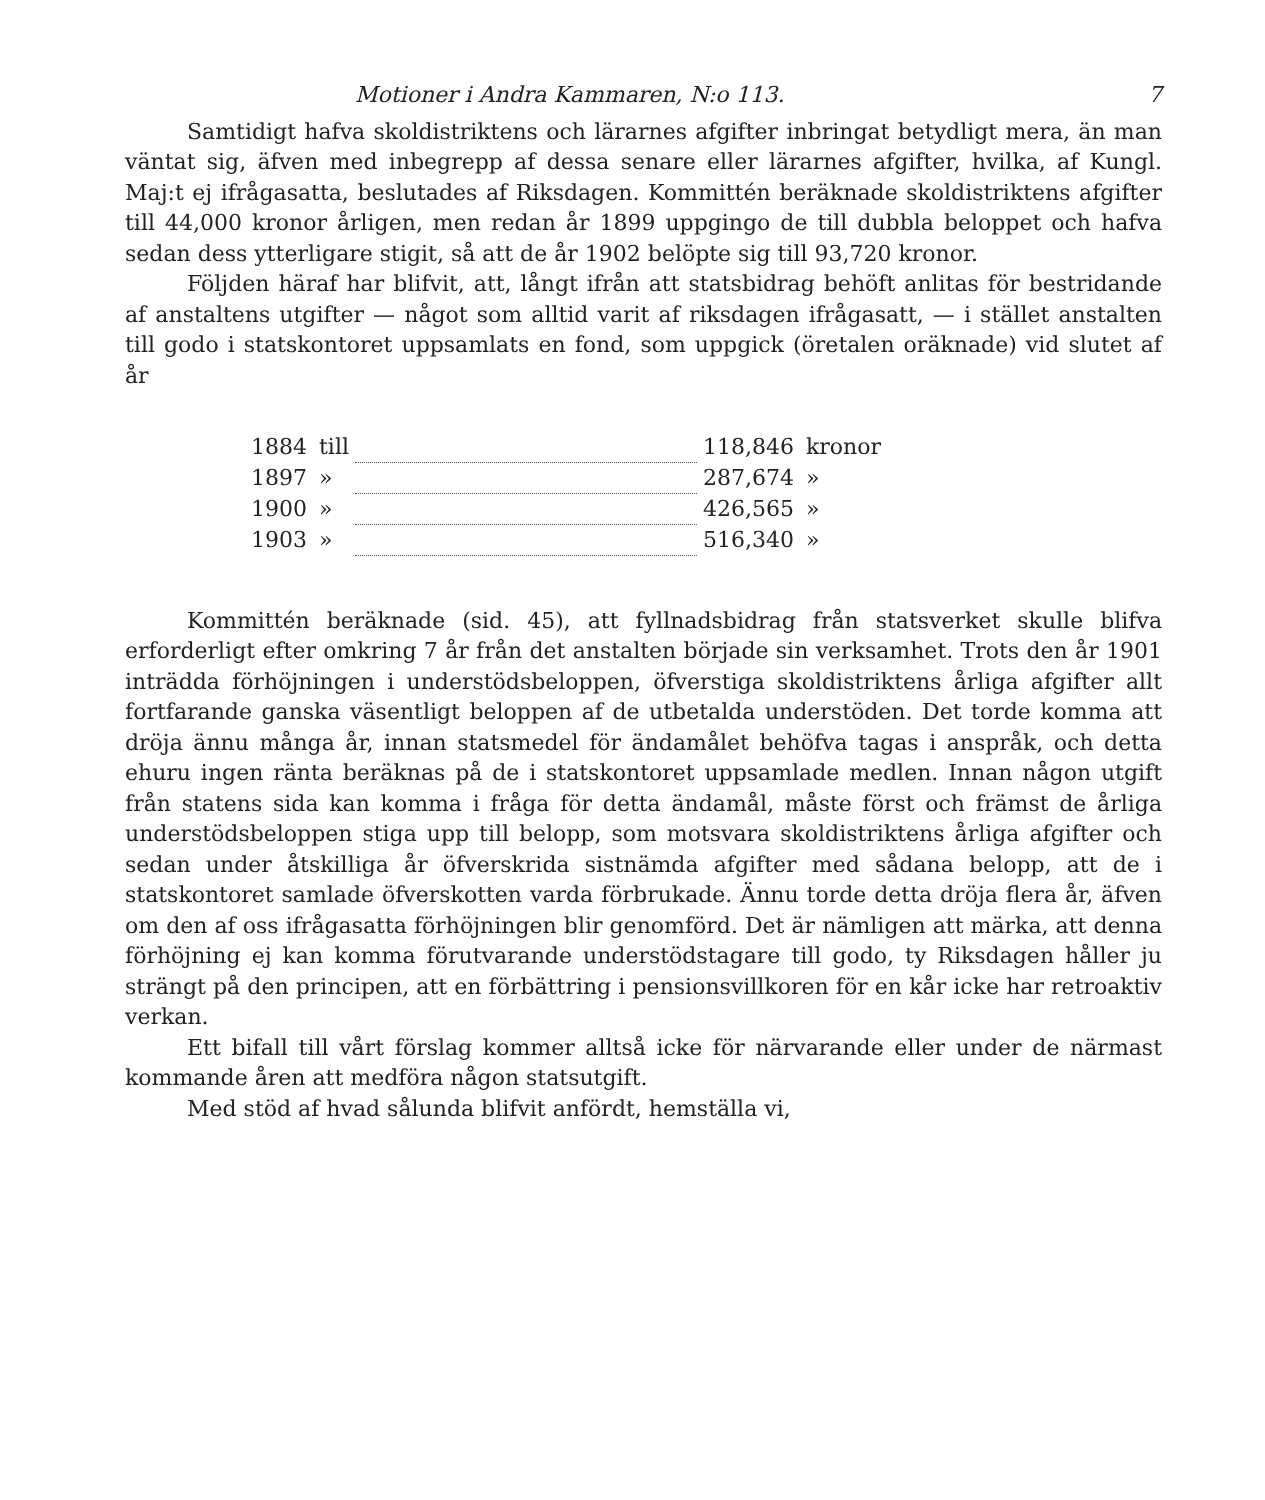Motioner i Andra Kammaren, N:o 113. 7
Samtidigt hafva skoldistriktens och lärarnes afgifter inbringat betydligt mera, än man väntat sig, äfven med inbegrepp af dessa senare eller lärarnes afgifter, hvilka, af Kungl. Maj:t ej ifrågasatta, beslutades af Riksdagen. Kommittén beräknade skoldistriktens afgifter till 44,000 kronor årligen, men redan år 1899 uppgingo de till dubbla beloppet och hafva sedan dess ytterligare stigit, så att de år 1902 belöpte sig till 93,720 kronor.
Följden häraf har blifvit, att, långt ifrån att statsbidrag behöft anlitas för bestridande af anstaltens utgifter — något som alltid varit af riksdagen ifrågasatt, — i stället anstalten till godo i statskontoret uppsamlats en fond, som uppgick (öretalen oräknade) vid slutet af år
| 1884 | till | | 118,846 | kronor |
| 1897 | » | | 287,674 | » |
| 1900 | » | | 426,565 | » |
| 1903 | » | | 516,340 | » |
Kommittén beräknade (sid. 45), att fyllnadsbidrag från statsverket skulle blifva erforderligt efter omkring 7 år från det anstalten började sin verksamhet. Trots den år 1901 inträdda förhöjningen i understödsbeloppen, öfverstiga skoldistriktens årliga afgifter allt fortfarande ganska väsentligt beloppen af de utbetalda understöden. Det torde komma att dröja ännu många år, innan statsmedel för ändamålet behöfva tagas i anspråk, och detta ehuru ingen ränta beräknas på de i statskontoret uppsamlade medlen. Innan någon utgift från statens sida kan komma i fråga för detta ändamål, måste först och främst de årliga understödsbeloppen stiga upp till belopp, som motsvara skoldistriktens årliga afgifter och sedan under åtskilliga år öfverskrida sistnämda afgifter med sådana belopp, att de i statskontoret samlade öfverskotten varda förbrukade. Ännu torde detta dröja flera år, äfven om den af oss ifrågasatta förhöjningen blir genomförd. Det är nämligen att märka, att denna förhöjning ej kan komma förutvarande understödstagare till godo, ty Riksdagen håller ju strängt på den principen, att en förbättring i pensionsvillkoren för en kår icke har retroaktiv verkan.
Ett bifall till vårt förslag kommer alltså icke för närvarande eller under de närmast kommande åren att medföra någon statsutgift.
Med stöd af hvad sålunda blifvit anfördt, hemställa vi,